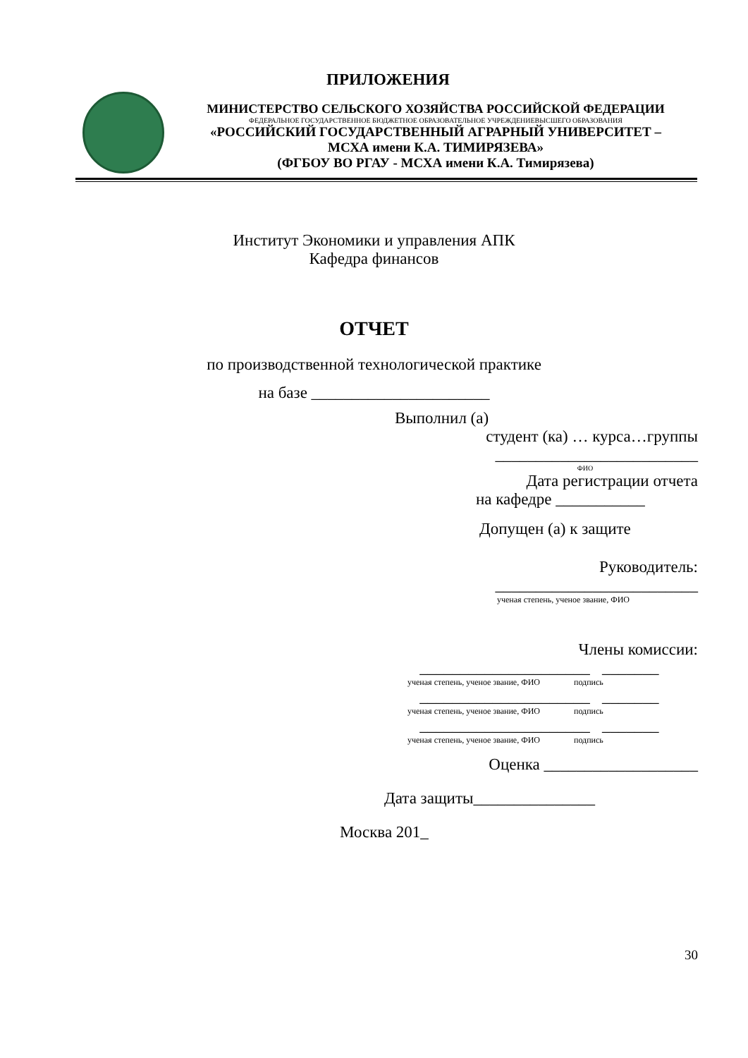ПРИЛОЖЕНИЯ
МИНИСТЕРСТВО СЕЛЬСКОГО ХОЗЯЙСТВА РОССИЙСКОЙ ФЕДЕРАЦИИ
ФЕДЕРАЛЬНОЕ ГОСУДАРСТВЕННОЕ БЮДЖЕТНОЕ ОБРАЗОВАТЕЛЬНОЕ УЧРЕЖДЕНИЕВЫСШЕГО ОБРАЗОВАНИЯ
«РОССИЙСКИЙ ГОСУДАРСТВЕННЫЙ АГРАРНЫЙ УНИВЕРСИТЕТ –
МСХА имени К.А. ТИМИРЯЗЕВА»
(ФГБОУ ВО РГАУ - МСХА имени К.А. Тимирязева)
Институт Экономики и управления АПК
Кафедра финансов
ОТЧЕТ
по производственной технологической практике
на базе ______________________
Выполнил (а)
студент (ка) … курса…группы
_________________________
ФИО
Дата регистрации отчета
на кафедре ___________
Допущен (а) к защите
Руководитель:
_________________________
ученая степень, ученое звание, ФИО
Члены комиссии:
_____________________ _______
ученая степень, ученое звание, ФИО подпись
_____________________ _______
ученая степень, ученое звание, ФИО подпись
_____________________ _______
ученая степень, ученое звание, ФИО подпись
Оценка ___________________
Дата защиты_______________
Москва 201_
30